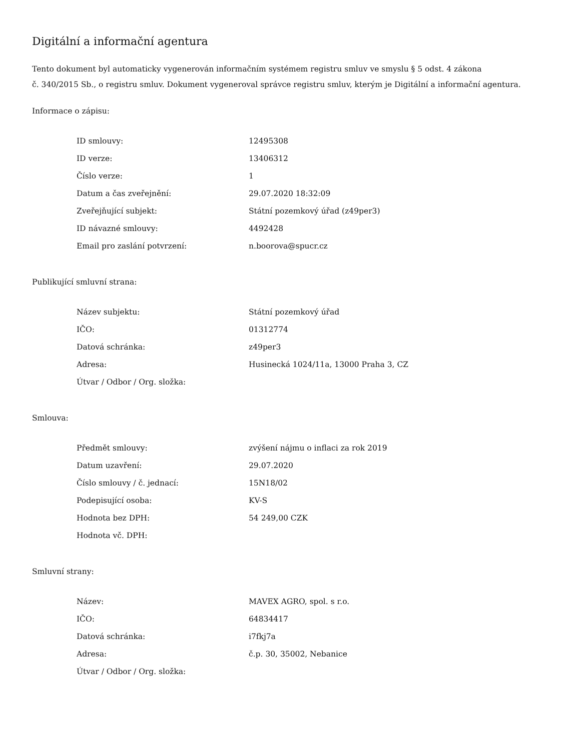Digitální a informační agentura
Tento dokument byl automaticky vygenerován informačním systémem registru smluv ve smyslu § 5 odst. 4 zákona
č. 340/2015 Sb., o registru smluv. Dokument vygeneroval správce registru smluv, kterým je Digitální a informační agentura.
Informace o zápisu:
| ID smlouvy: | 12495308 |
| ID verze: | 13406312 |
| Číslo verze: | 1 |
| Datum a čas zveřejnění: | 29.07.2020 18:32:09 |
| Zveřejňující subjekt: | Státní pozemkový úřad (z49per3) |
| ID návazné smlouvy: | 4492428 |
| Email pro zaslání potvrzení: | n.boorova@spucr.cz |
Publikující smluvní strana:
| Název subjektu: | Státní pozemkový úřad |
| IČO: | 01312774 |
| Datová schránka: | z49per3 |
| Adresa: | Husinecká 1024/11a, 13000 Praha 3, CZ |
| Útvar / Odbor / Org. složka: | |
Smlouva:
| Předmět smlouvy: | zvýšení nájmu o inflaci za rok 2019 |
| Datum uzavření: | 29.07.2020 |
| Číslo smlouvy / č. jednací: | 15N18/02 |
| Podepisující osoba: | KV-S |
| Hodnota bez DPH: | 54 249,00 CZK |
| Hodnota vč. DPH: | |
Smluvní strany:
| Název: | MAVEX AGRO, spol. s r.o. |
| IČO: | 64834417 |
| Datová schránka: | i7fkj7a |
| Adresa: | č.p. 30, 35002, Nebanice |
| Útvar / Odbor / Org. složka: | |